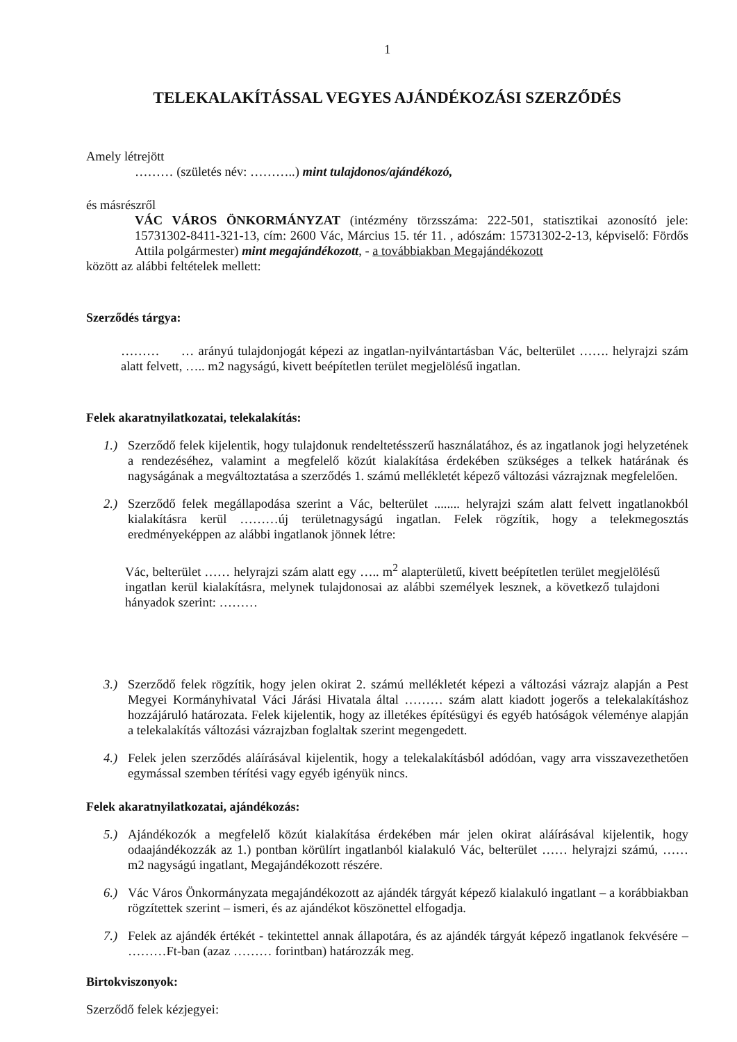1
TELEKALAKÍTÁSSAL VEGYES AJÁNDÉKOZÁSI SZERZŐDÉS
Amely létrejött
……… (születés név: ………..) mint tulajdonos/ajándékozó,
és másrészről
VÁC VÁROS ÖNKORMÁNYZAT (intézmény törzsszáma: 222-501, statisztikai azonosító jele: 15731302-8411-321-13, cím: 2600 Vác, Március 15. tér 11. , adószám: 15731302-2-13, képviselő: Fördős Attila polgármester) mint megajándékozott, - a továbbiakban Megajándékozott
között az alábbi feltételek mellett:
Szerződés tárgya:
……… … arányú tulajdonjogát képezi az ingatlan-nyilvántartásban Vác, belterület ……. helyrajzi szám alatt felvett, ….. m2 nagyságú, kivett beépítetlen terület megjelölésű ingatlan.
Felek akaratnyilatkozatai, telekalakítás:
1.) Szerződő felek kijelentik, hogy tulajdonuk rendeltetésszerű használatához, és az ingatlanok jogi helyzetének a rendezéséhez, valamint a megfelelő közút kialakítása érdekében szükséges a telkek határának és nagyságának a megváltoztatása a szerződés 1. számú mellékletét képező változási vázrajznak megfelelően.
2.) Szerződő felek megállapodása szerint a Vác, belterület ........ helyrajzi szám alatt felvett ingatlanokból kialakításra kerül ………új területnagyságú ingatlan. Felek rögzítik, hogy a telekmegosztás eredményeképpen az alábbi ingatlanok jönnek létre:
Vác, belterület …… helyrajzi szám alatt egy ….. m<sup>2</sup> alapterületű, kivett beépítetlen terület megjelölésű ingatlan kerül kialakításra, melynek tulajdonosai az alábbi személyek lesznek, a következő tulajdoni hányadok szerint: ………
3.) Szerződő felek rögzítik, hogy jelen okirat 2. számú mellékletét képezi a változási vázrajz alapján a Pest Megyei Kormányhivatal Váci Járási Hivatala által ……… szám alatt kiadott jogerős a telekalakításhoz hozzájáruló határozata. Felek kijelentik, hogy az illetékes építésügyi és egyéb hatóságok véleménye alapján a telekalakítás változási vázrajzban foglaltak szerint megengedett.
4.) Felek jelen szerződés aláírásával kijelentik, hogy a telekalakításból adódóan, vagy arra visszavezethetően egymással szemben térítési vagy egyéb igényük nincs.
Felek akaratnyilatkozatai, ajándékozás:
5.) Ajándékozók a megfelelő közút kialakítása érdekében már jelen okirat aláírásával kijelentik, hogy odaajándékozzák az 1.) pontban körülírt ingatlanból kialakuló Vác, belterület …… helyrajzi számú, …… m2 nagyságú ingatlant, Megajándékozott részére.
6.) Vác Város Önkormányzata megajándékozott az ajándék tárgyát képező kialakuló ingatlant – a korábbiakban rögzítettek szerint – ismeri, és az ajándékot köszönettel elfogadja.
7.) Felek az ajándék értékét - tekintettel annak állapotára, és az ajándék tárgyát képező ingatlanok fekvésére – ………Ft-ban (azaz ……… forintban) határozzák meg.
Birtokviszonyok:
Szerződő felek kézjegyei: